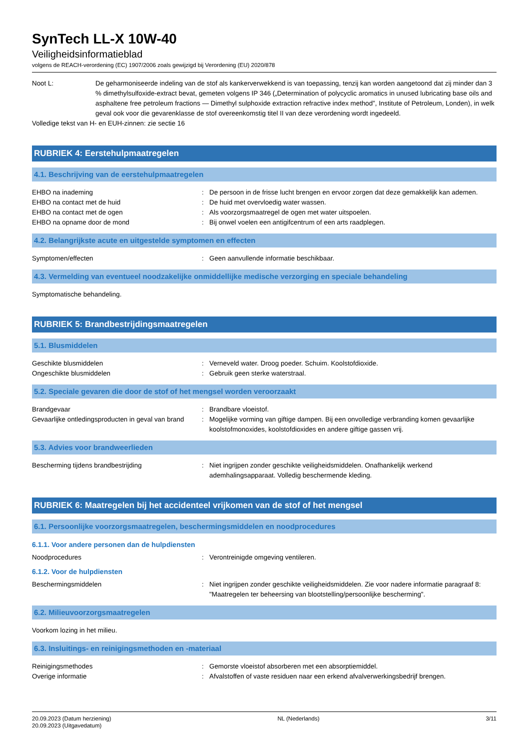SynTech LL-X 10W-40
Veiligheidsinformatieblad
volgens de REACH-verordening (EC) 1907/2006 zoals gewijzigd bij Verordening (EU) 2020/878
Noot L: De geharmoniseerde indeling van de stof als kankerverwekkend is van toepassing, tenzij kan worden aangetoond dat zij minder dan 3 % dimethylsulfoxide-extract bevat, gemeten volgens IP 346 („Determination of polycyclic aromatics in unused lubricating base oils and asphaltene free petroleum fractions — Dimethyl sulphoxide extraction refractive index method”, Institute of Petroleum, Londen), in welk geval ook voor die gevarenklasse de stof overeenkomstig titel II van deze verordening wordt ingedeeld.
Volledige tekst van H- en EUH-zinnen: zie sectie 16
RUBRIEK 4: Eerstehulpmaatregelen
4.1. Beschrijving van de eerstehulpmaatregelen
EHBO na inademing : De persoon in de frisse lucht brengen en ervoor zorgen dat deze gemakkelijk kan ademen.
EHBO na contact met de huid : De huid met overvloedig water wassen.
EHBO na contact met de ogen : Als voorzorgsmaatregel de ogen met water uitspoelen.
EHBO na opname door de mond : Bij onwel voelen een antigifcentrum of een arts raadplegen.
4.2. Belangrijkste acute en uitgestelde symptomen en effecten
Symptomen/effecten : Geen aanvullende informatie beschikbaar.
4.3. Vermelding van eventueel noodzakelijke onmiddellijke medische verzorging en speciale behandeling
Symptomatische behandeling.
RUBRIEK 5: Brandbestrijdingsmaatregelen
5.1. Blusmiddelen
Geschikte blusmiddelen : Verneveld water. Droog poeder. Schuim. Koolstofdioxide.
Ongeschikte blusmiddelen : Gebruik geen sterke waterstraal.
5.2. Speciale gevaren die door de stof of het mengsel worden veroorzaakt
Brandgevaar : Brandbare vloeistof.
Gevaarlijke ontledingsproducten in geval van brand
: Mogelijke vorming van giftige dampen. Bij een onvolledige verbranding komen gevaarlijke koolstofmonoxides, koolstofdioxides en andere giftige gassen vrij.
5.3. Advies voor brandweerlieden
Bescherming tijdens brandbestrijding : Niet ingrijpen zonder geschikte veiligheidsmiddelen. Onafhankelijk werkend ademhalingsapparaat. Volledig beschermende kleding.
RUBRIEK 6: Maatregelen bij het accidenteel vrijkomen van de stof of het mengsel
6.1. Persoonlijke voorzorgsmaatregelen, beschermingsmiddelen en noodprocedures
6.1.1. Voor andere personen dan de hulpdiensten
Noodprocedures : Verontreinigde omgeving ventileren.
6.1.2. Voor de hulpdiensten
Beschermingsmiddelen : Niet ingrijpen zonder geschikte veiligheidsmiddelen. Zie voor nadere informatie paragraaf 8: "Maatregelen ter beheersing van blootstelling/persoonlijke bescherming".
6.2. Milieuvoorzorgsmaatregelen
Voorkom lozing in het milieu.
6.3. Insluitings- en reinigingsmethoden en -materiaal
Reinigingsmethodes : Gemorste vloeistof absorberen met een absorptiemiddel.
Overige informatie : Afvalstoffen of vaste residuen naar een erkend afvalverwerkingsbedrijf brengen.
20.09.2023 (Datum herziening)
20.09.2023 (Uitgavedatum)
NL (Nederlands) 3/11